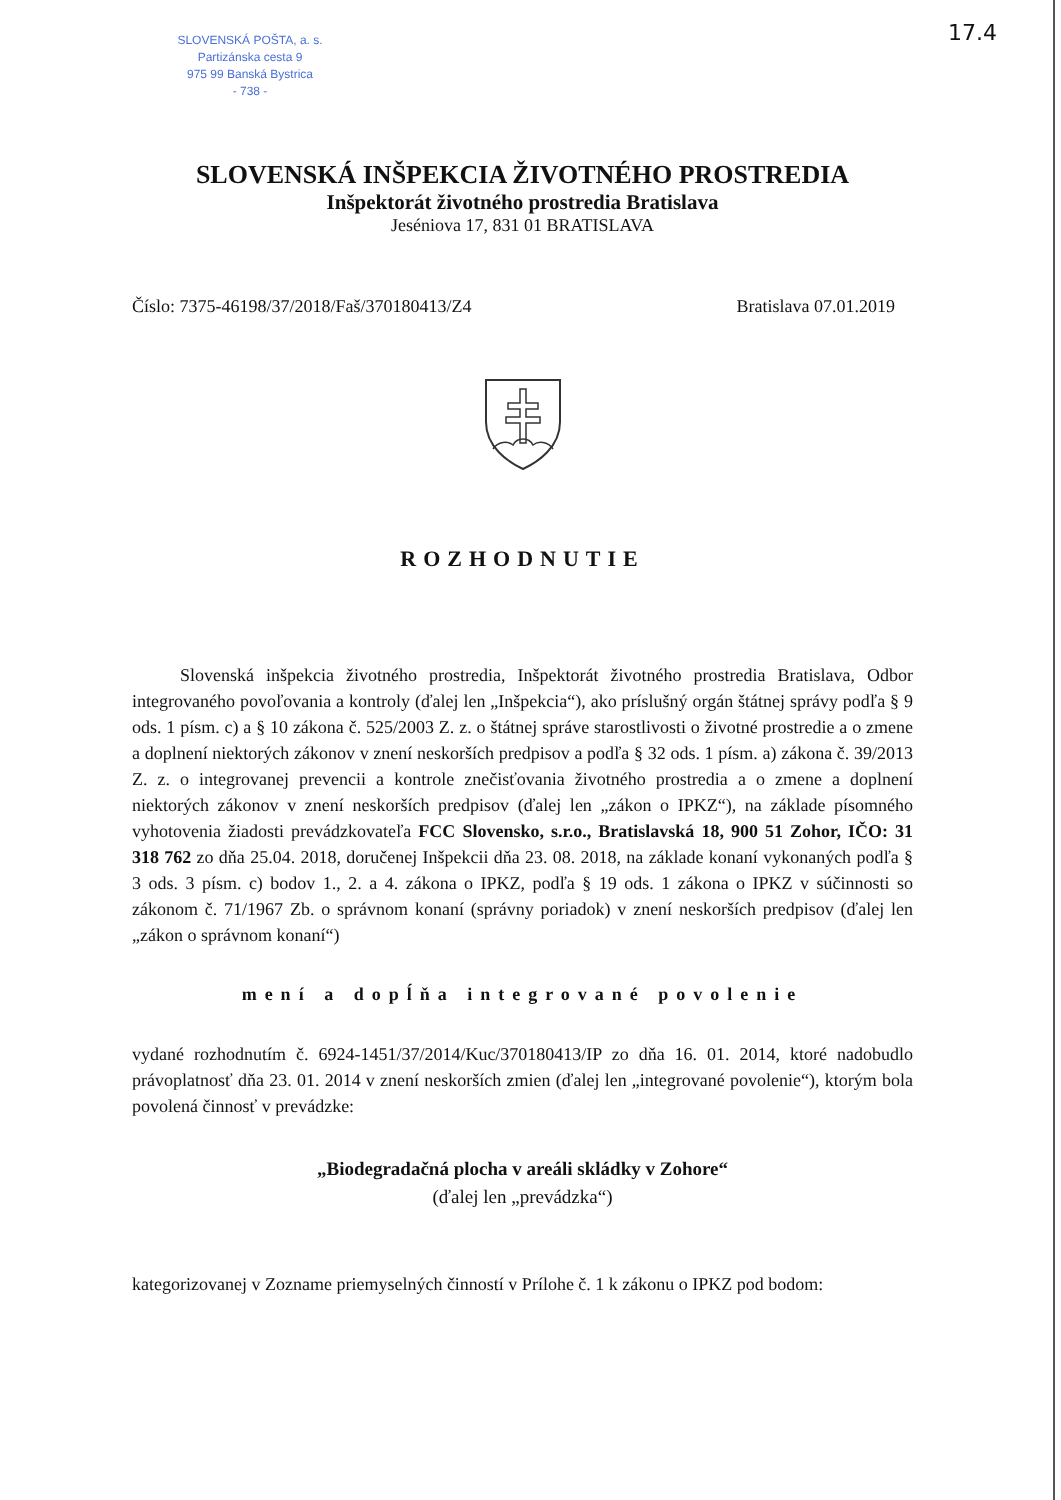SLOVENSKÁ POŠTA, a. s.
Partizánska cesta 9
975 99 Banská Bystrica
- 738 -
17.4
SLOVENSKÁ INŠPEKCIA ŽIVOTNÉHO PROSTREDIA
Inšpektorát životného prostredia Bratislava
Jeséniova 17, 831 01 BRATISLAVA
Číslo: 7375-46198/37/2018/Faš/370180413/Z4 Bratislava 07.01.2019
ROZHODNUTIE
Slovenská inšpekcia životného prostredia, Inšpektorát životného prostredia Bratislava, Odbor integrovaného povoľovania a kontroly (ďalej len „Inšpekcia“), ako príslušný orgán štátnej správy podľa § 9 ods. 1 písm. c) a § 10 zákona č. 525/2003 Z. z. o štátnej správe starostlivosti o životné prostredie a o zmene a doplnení niektorých zákonov v znení neskorších predpisov a podľa § 32 ods. 1 písm. a) zákona č. 39/2013 Z. z. o integrovanej prevencii a kontrole znečisťovania životného prostredia a o zmene a doplnení niektorých zákonov v znení neskorších predpisov (ďalej len „zákon o IPKZ“), na základe písomného vyhotovenia žiadosti prevádzkovateľa FCC Slovensko, s.r.o., Bratislavská 18, 900 51 Zohor, IČO: 31 318 762 zo dňa 25.04. 2018, doručenej Inšpekcii dňa 23. 08. 2018, na základe konaní vykonaných podľa § 3 ods. 3 písm. c) bodov 1., 2. a 4. zákona o IPKZ, podľa § 19 ods. 1 zákona o IPKZ v súčinnosti so zákonom č. 71/1967 Zb. o správnom konaní (správny poriadok) v znení neskorších predpisov (ďalej len „zákon o správnom konaní“)
mení a dopĺňa integrované povolenie
vydané rozhodnutím č. 6924-1451/37/2014/Kuc/370180413/IP zo dňa 16. 01. 2014, ktoré nadobudlo právoplatnosť dňa 23. 01. 2014 v znení neskorších zmien (ďalej len „integrované povolenie“), ktorým bola povolená činnosť v prevádzke:
„Biodegradačná plocha v areáli skládky v Zohore“
(ďalej len „prevádzka“)
kategorizovanej v Zozname priemyselných činností v Prílohe č. 1 k zákonu o IPKZ pod bodom: